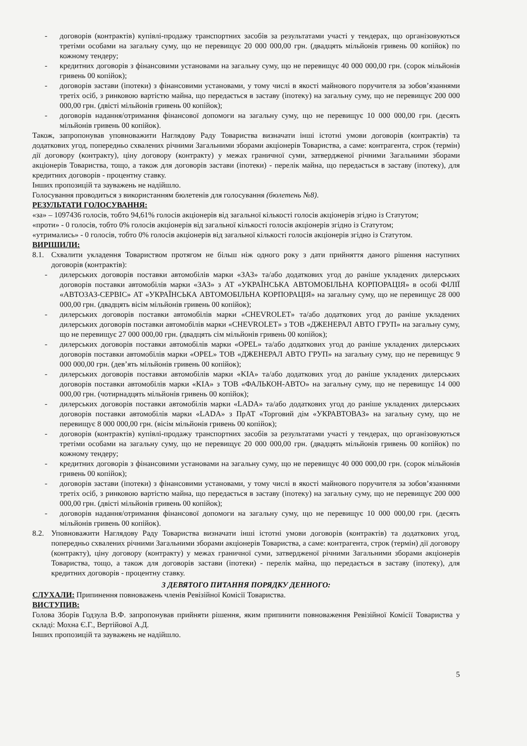- договорів (контрактів) купівлі-продажу транспортних засобів за результатами участі у тендерах, що організовуються третіми особами на загальну суму, що не перевищує 20 000 000,00 грн. (двадцять мільйонів гривень 00 копійок) по кожному тендеру;
- кредитних договорів з фінансовими установами на загальну суму, що не перевищує 40 000 000,00 грн. (сорок мільйонів гривень 00 копійок);
- договорів застави (іпотеки) з фінансовими установами, у тому числі в якості майнового поручителя за зобов’язаннями третіх осіб, з ринковою вартістю майна, що передається в заставу (іпотеку) на загальну суму, що не перевищує 200 000 000,00 грн. (двісті мільйонів гривень 00 копійок);
- договорів надання/отримання фінансової допомоги на загальну суму, що не перевищує 10 000 000,00 грн. (десять мільйонів гривень 00 копійок).
Також, запропонував уповноважити Наглядову Раду Товариства визначати інші істотні умови договорів (контрактів) та додаткових угод, попередньо схвалених річними Загальними зборами акціонерів Товариства, а саме: контрагента, строк (термін) дії договору (контракту), ціну договору (контракту) у межах граничної суми, затвердженої річними Загальними зборами акціонерів Товариства, тощо, а також для договорів застави (іпотеки) - перелік майна, що передається в заставу (іпотеку), для кредитних договорів - процентну ставку.
Інших пропозицій та зауважень не надійшло.
Голосування проводиться з використанням бюлетенів для голосування (бюлетень №8).
РЕЗУЛЬТАТИ ГОЛОСУВАННЯ:
«за» – 1097436 голосів, тобто 94,61% голосів акціонерів від загальної кількості голосів акціонерів згідно із Статутом;
«проти» - 0 голосів, тобто 0% голосів акціонерів від загальної кількості голосів акціонерів згідно із Статутом;
«утримались» - 0 голосів, тобто 0% голосів акціонерів від загальної кількості голосів акціонерів згідно із Статутом.
ВИРІШИЛИ:
8.1. Схвалити укладення Товариством протягом не більш ніж одного року з дати прийняття даного рішення наступних договорів (контрактів):
- дилерських договорів поставки автомобілів марки «ЗАЗ» та/або додаткових угод до раніше укладених дилерських договорів поставки автомобілів марки «ЗАЗ» з АТ «УКРАЇНСЬКА АВТОМОБІЛЬНА КОРПОРАЦІЯ» в особі ФІЛІЇ «АВТОЗАЗ-СЕРВІС» АТ «УКРАЇНСЬКА АВТОМОБІЛЬНА КОРПОРАЦІЯ» на загальну суму, що не перевищує 28 000 000,00 грн. (двадцять вісім мільйонів гривень 00 копійок);
- дилерських договорів поставки автомобілів марки «CHEVROLET» та/або додаткових угод до раніше укладених дилерських договорів поставки автомобілів марки «CHEVROLET» з ТОВ «ДЖЕНЕРАЛ АВТО ГРУП» на загальну суму, що не перевищує 27 000 000,00 грн. (двадцять сім мільйонів гривень 00 копійок);
- дилерських договорів поставки автомобілів марки «OPEL» та/або додаткових угод до раніше укладених дилерських договорів поставки автомобілів марки «OPEL» ТОВ «ДЖЕНЕРАЛ АВТО ГРУП» на загальну суму, що не перевищує 9 000 000,00 грн. (дев’ять мільйонів гривень 00 копійок);
- дилерських договорів поставки автомобілів марки «KIA» та/або додаткових угод до раніше укладених дилерських договорів поставки автомобілів марки «KIA» з ТОВ «ФАЛЬКОН-АВТО» на загальну суму, що не перевищує 14 000 000,00 грн. (чотирнадцять мільйонів гривень 00 копійок);
- дилерських договорів поставки автомобілів марки «LADA» та/або додаткових угод до раніше укладених дилерських договорів поставки автомобілів марки «LADA» з ПрАТ «Торговий дім «УКРАВТОВАЗ» на загальну суму, що не перевищує 8 000 000,00 грн. (вісім мільйонів гривень 00 копійок);
- договорів (контрактів) купівлі-продажу транспортних засобів за результатами участі у тендерах, що організовуються третіми особами на загальну суму, що не перевищує 20 000 000,00 грн. (двадцять мільйонів гривень 00 копійок) по кожному тендеру;
- кредитних договорів з фінансовими установами на загальну суму, що не перевищує 40 000 000,00 грн. (сорок мільйонів гривень 00 копійок);
- договорів застави (іпотеки) з фінансовими установами, у тому числі в якості майнового поручителя за зобов’язаннями третіх осіб, з ринковою вартістю майна, що передається в заставу (іпотеку) на загальну суму, що не перевищує 200 000 000,00 грн. (двісті мільйонів гривень 00 копійок);
- договорів надання/отримання фінансової допомоги на загальну суму, що не перевищує 10 000 000,00 грн. (десять мільйонів гривень 00 копійок).
8.2. Уповноважити Наглядову Раду Товариства визначати інші істотні умови договорів (контрактів) та додаткових угод, попередньо схвалених річними Загальними зборами акціонерів Товариства, а саме: контрагента, строк (термін) дії договору (контракту), ціну договору (контракту) у межах граничної суми, затвердженої річними Загальними зборами акціонерів Товариства, тощо, а також для договорів застави (іпотеки) - перелік майна, що передається в заставу (іпотеку), для кредитних договорів - процентну ставку.
З ДЕВЯТОГО ПИТАННЯ ПОРЯДКУ ДЕННОГО:
СЛУХАЛИ: Припинення повноважень членів Ревізійної Комісії Товариства.
ВИСТУПИВ:
Голова Зборів Годзула В.Ф. запропонував прийняти рішення, яким припинити повноваження Ревізійної Комісії Товариства у складі: Мохна Є.Г., Вертійової А.Д.
Інших пропозицій та зауважень не надійшло.
5